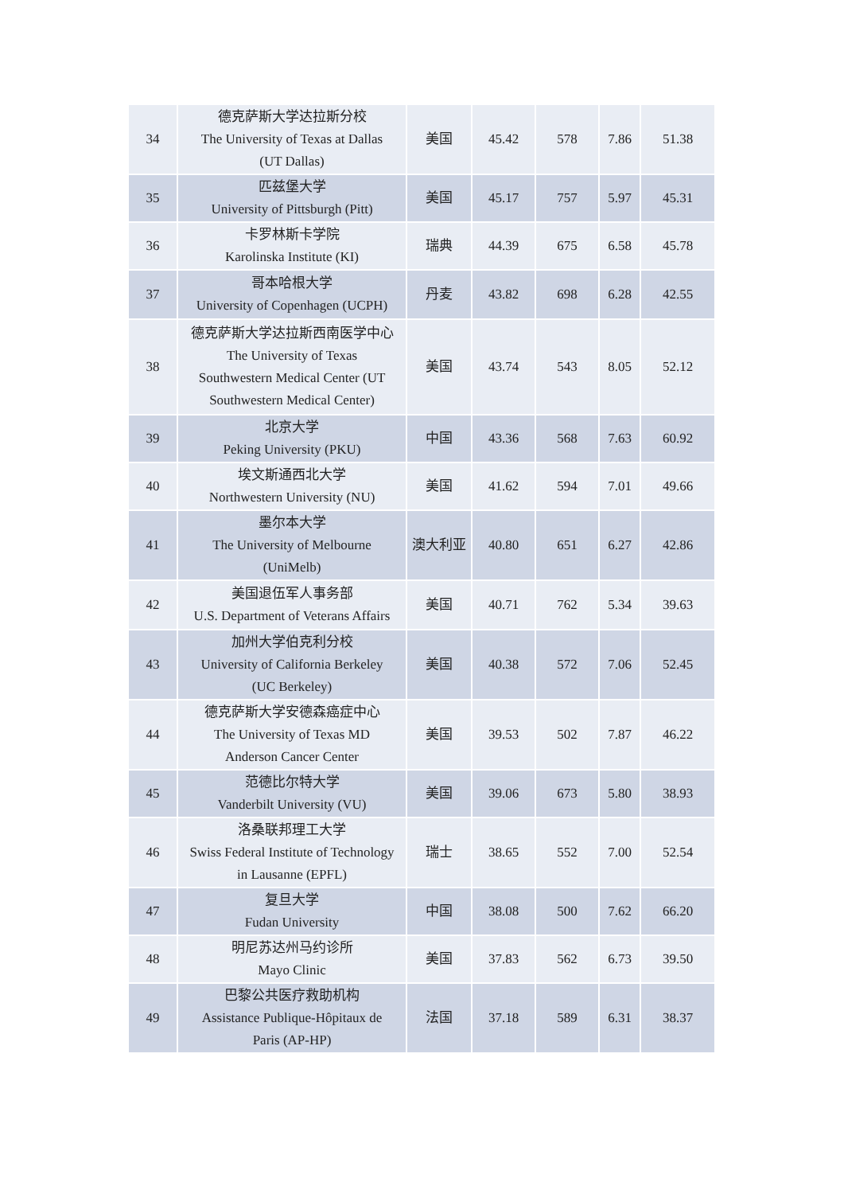| 34 | 德克萨斯大学达拉斯分校 The University of Texas at Dallas (UT Dallas) | 美国 | 45.42 | 578 | 7.86 | 51.38 |
| 35 | 匹兹堡大学 University of Pittsburgh (Pitt) | 美国 | 45.17 | 757 | 5.97 | 45.31 |
| 36 | 卡罗林斯卡学院 Karolinska Institute (KI) | 瑞典 | 44.39 | 675 | 6.58 | 45.78 |
| 37 | 哥本哈根大学 University of Copenhagen (UCPH) | 丹麦 | 43.82 | 698 | 6.28 | 42.55 |
| 38 | 德克萨斯大学达拉斯西南医学中心 The University of Texas Southwestern Medical Center (UT Southwestern Medical Center) | 美国 | 43.74 | 543 | 8.05 | 52.12 |
| 39 | 北京大学 Peking University (PKU) | 中国 | 43.36 | 568 | 7.63 | 60.92 |
| 40 | 埃文斯通西北大学 Northwestern University (NU) | 美国 | 41.62 | 594 | 7.01 | 49.66 |
| 41 | 墨尔本大学 The University of Melbourne (UniMelb) | 澳大利亚 | 40.80 | 651 | 6.27 | 42.86 |
| 42 | 美国退伍军人事务部 U.S. Department of Veterans Affairs | 美国 | 40.71 | 762 | 5.34 | 39.63 |
| 43 | 加州大学伯克利分校 University of California Berkeley (UC Berkeley) | 美国 | 40.38 | 572 | 7.06 | 52.45 |
| 44 | 德克萨斯大学安德森癌症中心 The University of Texas MD Anderson Cancer Center | 美国 | 39.53 | 502 | 7.87 | 46.22 |
| 45 | 范德比尔特大学 Vanderbilt University (VU) | 美国 | 39.06 | 673 | 5.80 | 38.93 |
| 46 | 洛桑联邦理工大学 Swiss Federal Institute of Technology in Lausanne (EPFL) | 瑞士 | 38.65 | 552 | 7.00 | 52.54 |
| 47 | 复旦大学 Fudan University | 中国 | 38.08 | 500 | 7.62 | 66.20 |
| 48 | 明尼苏达州马约诊所 Mayo Clinic | 美国 | 37.83 | 562 | 6.73 | 39.50 |
| 49 | 巴黎公共医疗救助机构 Assistance Publique-Hôpitaux de Paris (AP-HP) | 法国 | 37.18 | 589 | 6.31 | 38.37 |